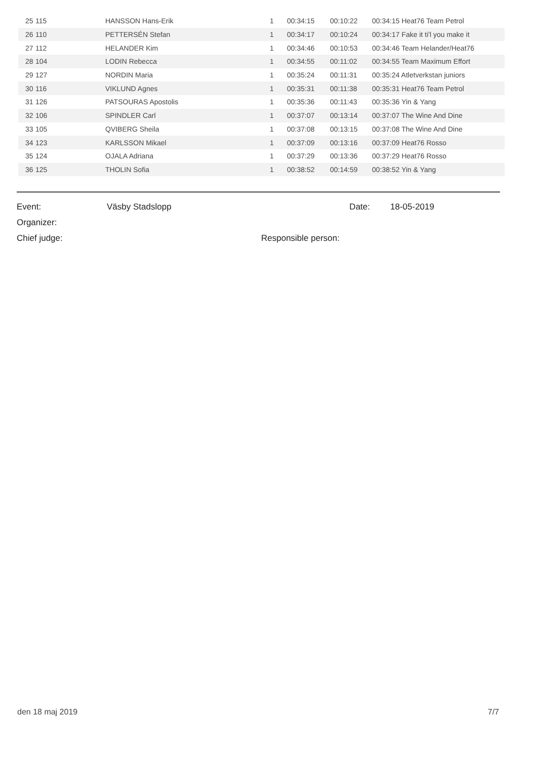| | 25 | 115 | HANSSON Hans-Erik | 1 | 00:34:15 | 00:10:22 | 00:34:15 Heat76 Team Petrol |
| | 26 | 110 | PETTERSÉN Stefan | 1 | 00:34:17 | 00:10:24 | 00:34:17 Fake it ti'l you make it |
| | 27 | 112 | HELANDER Kim | 1 | 00:34:46 | 00:10:53 | 00:34:46 Team Helander/Heat76 |
| | 28 | 104 | LODIN Rebecca | 1 | 00:34:55 | 00:11:02 | 00:34:55 Team Maximum Effort |
| | 29 | 127 | NORDIN Maria | 1 | 00:35:24 | 00:11:31 | 00:35:24 Atletverkstan juniors |
| | 30 | 116 | VIKLUND Agnes | 1 | 00:35:31 | 00:11:38 | 00:35:31 Heat76 Team Petrol |
| | 31 | 126 | PATSOURAS Apostolis | 1 | 00:35:36 | 00:11:43 | 00:35:36 Yin & Yang |
| | 32 | 106 | SPINDLER Carl | 1 | 00:37:07 | 00:13:14 | 00:37:07 The Wine And Dine |
| | 33 | 105 | QVIBERG Sheila | 1 | 00:37:08 | 00:13:15 | 00:37:08 The Wine And Dine |
| | 34 | 123 | KARLSSON Mikael | 1 | 00:37:09 | 00:13:16 | 00:37:09 Heat76 Rosso |
| | 35 | 124 | OJALA Adriana | 1 | 00:37:29 | 00:13:36 | 00:37:29 Heat76 Rosso |
| | 36 | 125 | THOLIN Sofia | 1 | 00:38:52 | 00:14:59 | 00:38:52 Yin & Yang |
| Event: | Väsby Stadslopp | Date: | 18-05-2019 |
| Organizer: | | | |
| Chief judge: | | Responsible person: | |
den 18 maj 2019 7/7